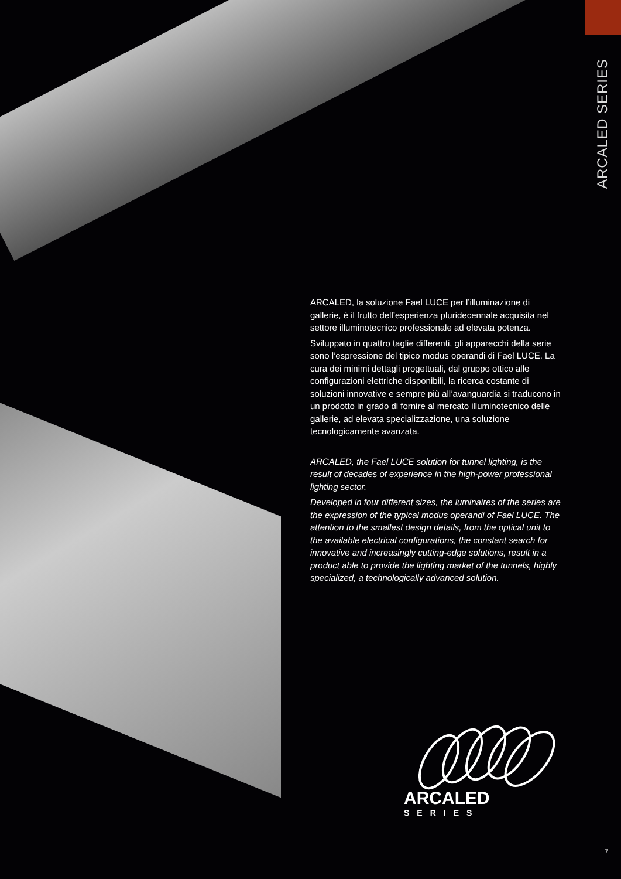ARCALED SERIES
ARCALED, la soluzione Fael LUCE per l’illuminazione di gallerie, è il frutto dell’esperienza pluridecennale acquisita nel settore illuminotecnico professionale ad elevata potenza.
Sviluppato in quattro taglie differenti, gli apparecchi della serie sono l’espressione del tipico modus operandi di Fael LUCE. La cura dei minimi dettagli progettuali, dal gruppo ottico alle configurazioni elettriche disponibili, la ricerca costante di soluzioni innovative e sempre più all’avanguardia si traducono in un prodotto in grado di fornire al mercato illuminotecnico delle gallerie, ad elevata specializzazione, una soluzione tecnologicamente avanzata.
ARCALED, the Fael LUCE solution for tunnel lighting, is the result of decades of experience in the high-power professional lighting sector.
Developed in four different sizes, the luminaires of the series are the expression of the typical modus operandi of Fael LUCE. The attention to the smallest design details, from the optical unit to the available electrical configurations, the constant search for innovative and increasingly cutting-edge solutions, result in a product able to provide the lighting market of the tunnels, highly specialized, a technologically advanced solution.
ARCALED
SERIES
7